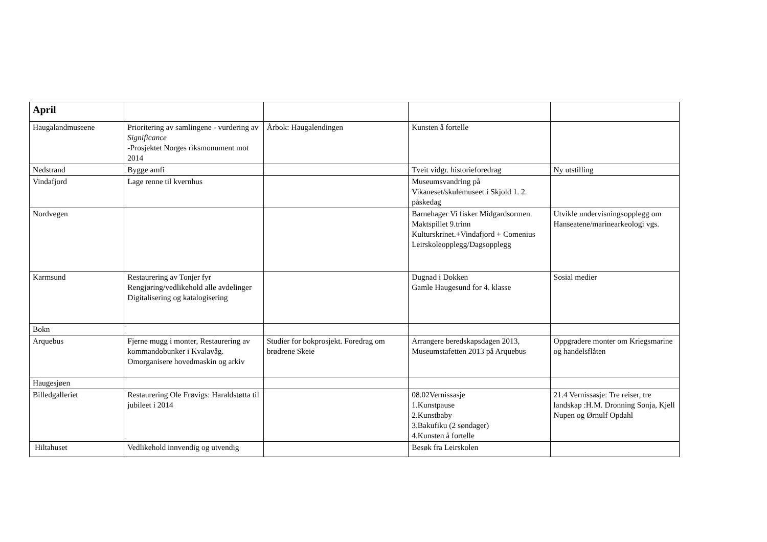| April | | | | |
| Haugalandmuseene | Prioritering av samlingene - vurdering av Significance -Prosjektet Norges riksmonument mot 2014 | Årbok: Haugalendingen | Kunsten å fortelle | |
| Nedstrand | Bygge amfi | | Tveit vidgr. historieforedrag | Ny utstilling |
| Vindafjord | Lage renne til kvernhus | | Museumsvandring på Vikaneset/skulemuseet i Skjold 1. 2. påskedag | |
| Nordvegen | | | Barnehager Vi fisker Midgardsormen. Maktspillet 9.trinn Kulturskrinet.+Vindafjord + Comenius Leirskoleopplegg/Dagsopplegg | Utvikle undervisningsopplegg om Hanseatene/marinearkeologi vgs. |
| Karmsund | Restaurering av Tonjer fyr Rengjøring/vedlikehold alle avdelinger Digitalisering og katalogisering | | Dugnad i Dokken Gamle Haugesund for 4. klasse | Sosial medier |
| Bokn | | | | |
| Arquebus | Fjerne mugg i monter, Restaurering av kommandobunker i Kvalavåg. Omorganisere hovedmaskin og arkiv | Studier for bokprosjekt. Foredrag om brødrene Skeie | Arrangere beredskapsdagen 2013, Museumstafetten 2013 på Arquebus | Oppgradere monter om Kriegsmarine og handelsflåten |
| Haugesjøen | | | | |
| Billedgalleriet | Restaurering Ole Frøvigs: Haraldstøtta til jubileet i 2014 | | 08.02Vernissasje 1.Kunstpause 2.Kunstbaby 3.Bakufiku (2 søndager) 4.Kunsten å fortelle | 21.4 Vernissasje: Tre reiser, tre landskap :H.M. Dronning Sonja, Kjell Nupen og Ørnulf Opdahl |
| Hiltahuset | Vedlikehold innvendig og utvendig | | Besøk fra Leirskolen | |